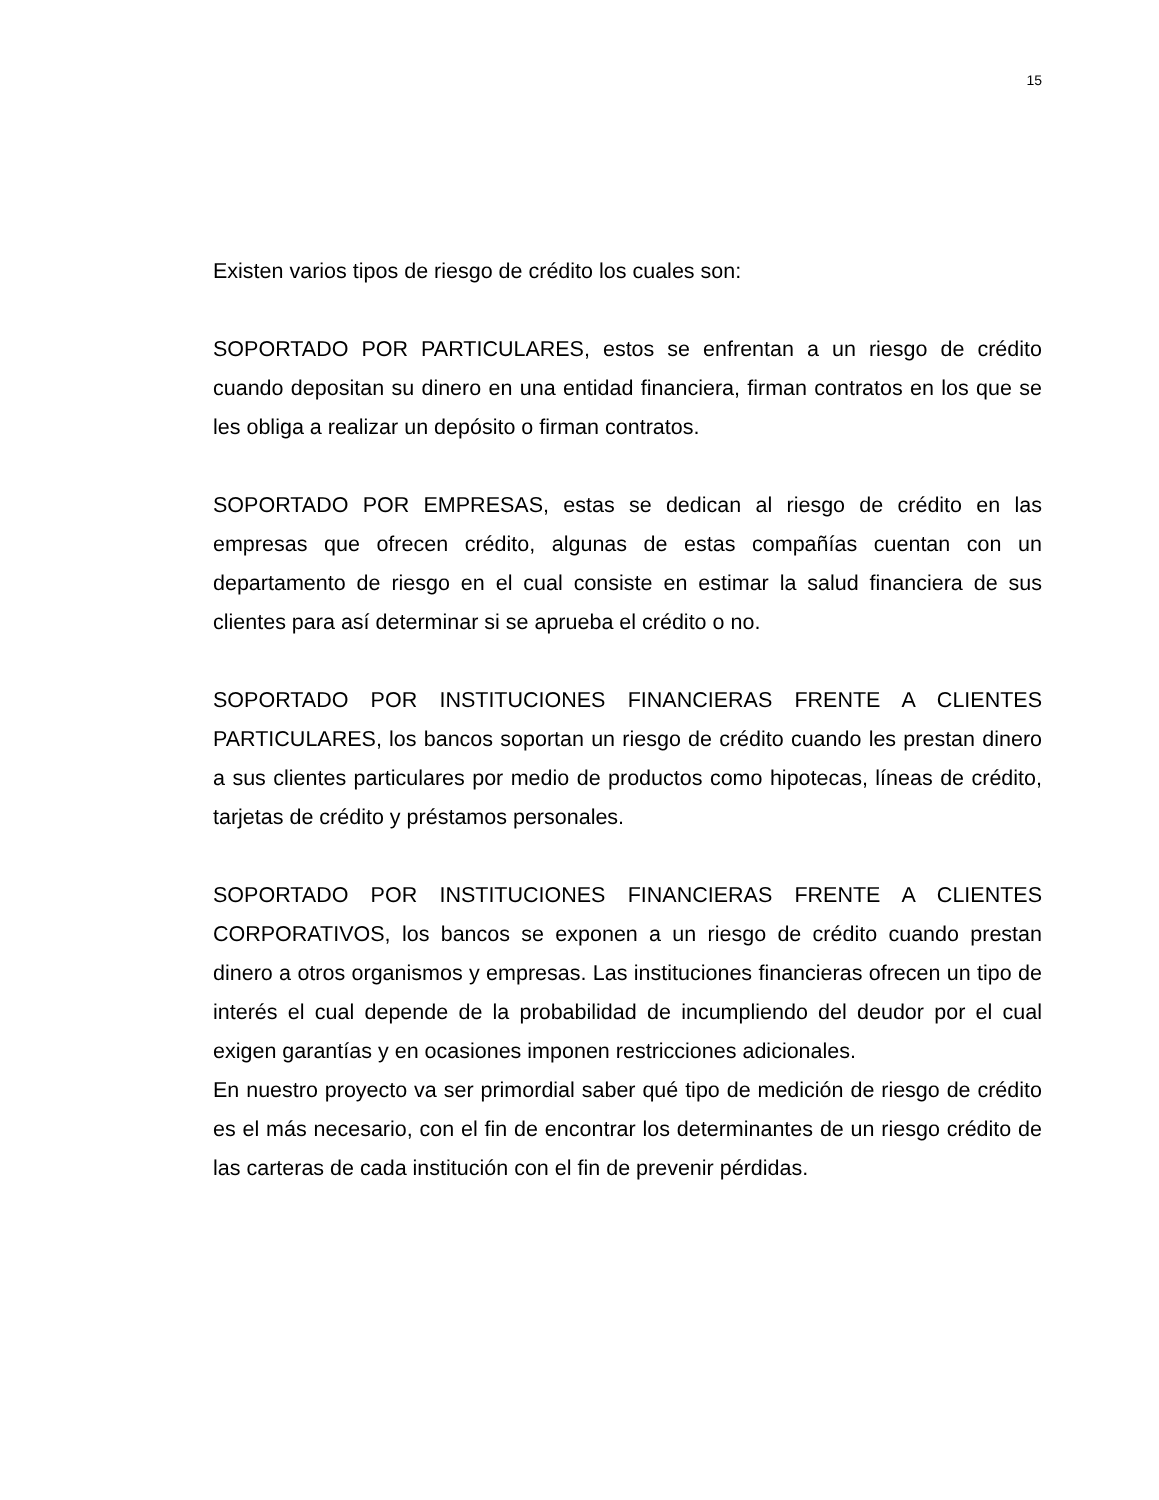15
Existen varios tipos de riesgo de crédito los cuales son:
SOPORTADO POR PARTICULARES, estos se enfrentan a un riesgo de crédito cuando depositan su dinero en una entidad financiera, firman contratos en los que se les obliga a realizar un depósito o firman contratos.
SOPORTADO POR EMPRESAS, estas se dedican al riesgo de crédito en las empresas que ofrecen crédito, algunas de estas compañías cuentan con un departamento de riesgo en el cual consiste en estimar la salud financiera de sus clientes para así determinar si se aprueba el crédito o no.
SOPORTADO POR INSTITUCIONES FINANCIERAS FRENTE A CLIENTES PARTICULARES, los bancos soportan un riesgo de crédito cuando les prestan dinero a sus clientes particulares por medio de productos como hipotecas, líneas de crédito, tarjetas de crédito y préstamos personales.
SOPORTADO POR INSTITUCIONES FINANCIERAS FRENTE A CLIENTES CORPORATIVOS, los bancos se exponen a un riesgo de crédito cuando prestan dinero a otros organismos y empresas. Las instituciones financieras ofrecen un tipo de interés el cual depende de la probabilidad de incumpliendo del deudor por el cual exigen garantías y en ocasiones imponen restricciones adicionales.
En nuestro proyecto va ser primordial saber qué tipo de medición de riesgo de crédito es el más necesario, con el fin de encontrar los determinantes de un riesgo crédito de las carteras de cada institución con el fin de prevenir pérdidas.